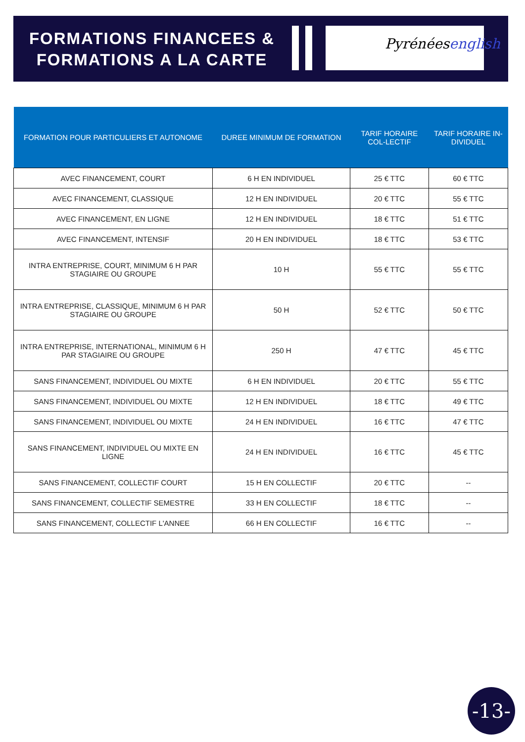FORMATIONS FINANCEES &
FORMATIONS A LA CARTE
Pyrénéesenglish
| FORMATION POUR PARTICULIERS ET AUTONOME | DUREE MINIMUM DE FORMATION | TARIF HORAIRE COL-LECTIF | TARIF HORAIRE IN-DIVIDUEL |
| --- | --- | --- | --- |
| AVEC FINANCEMENT, COURT | 6 H EN INDIVIDUEL | 25 € TTC | 60 € TTC |
| AVEC FINANCEMENT, CLASSIQUE | 12 H EN INDIVIDUEL | 20 € TTC | 55 € TTC |
| AVEC FINANCEMENT, EN LIGNE | 12 H EN INDIVIDUEL | 18 € TTC | 51 € TTC |
| AVEC FINANCEMENT, INTENSIF | 20 H EN INDIVIDUEL | 18 € TTC | 53 € TTC |
| INTRA ENTREPRISE, COURT, MINIMUM 6 H PAR STAGIAIRE OU GROUPE | 10 H | 55 € TTC | 55 € TTC |
| INTRA ENTREPRISE, CLASSIQUE, MINIMUM 6 H PAR STAGIAIRE OU GROUPE | 50 H | 52 € TTC | 50 € TTC |
| INTRA ENTREPRISE, INTERNATIONAL, MINIMUM 6 H PAR STAGIAIRE OU GROUPE | 250 H | 47 € TTC | 45 € TTC |
| SANS FINANCEMENT, INDIVIDUEL OU MIXTE | 6 H EN INDIVIDUEL | 20 € TTC | 55 € TTC |
| SANS FINANCEMENT, INDIVIDUEL OU MIXTE | 12 H EN INDIVIDUEL | 18 € TTC | 49 € TTC |
| SANS FINANCEMENT, INDIVIDUEL OU MIXTE | 24 H EN INDIVIDUEL | 16 € TTC | 47 € TTC |
| SANS FINANCEMENT, INDIVIDUEL OU MIXTE EN LIGNE | 24 H EN INDIVIDUEL | 16 € TTC | 45 € TTC |
| SANS FINANCEMENT, COLLECTIF COURT | 15 H EN COLLECTIF | 20 € TTC | -- |
| SANS FINANCEMENT, COLLECTIF SEMESTRE | 33 H EN COLLECTIF | 18 € TTC | -- |
| SANS FINANCEMENT, COLLECTIF L'ANNEE | 66 H EN COLLECTIF | 16 € TTC | -- |
-13-